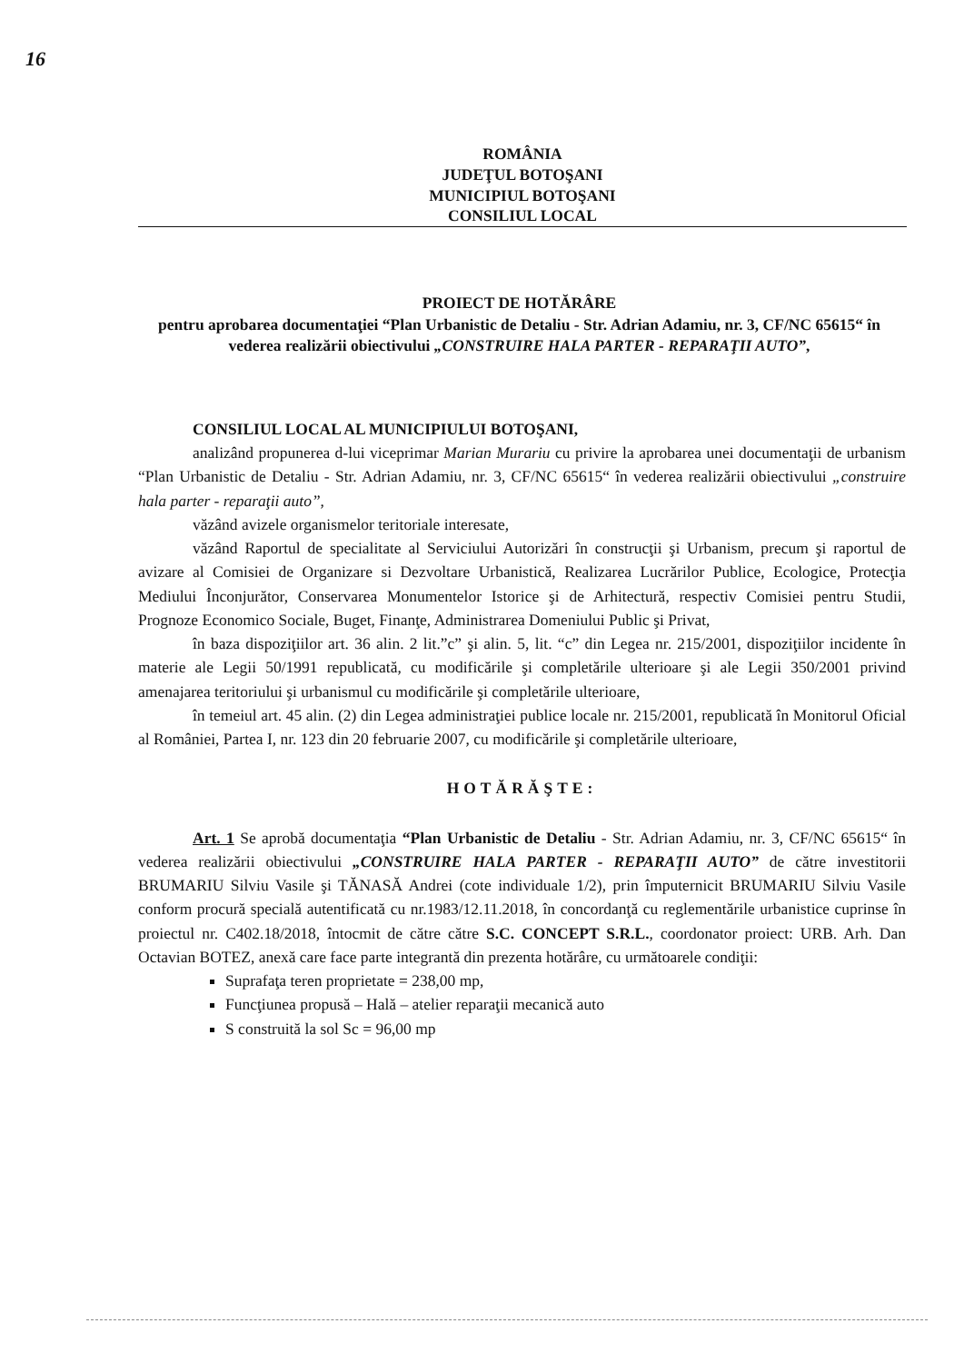16
ROMÂNIA
JUDEŢUL BOTOŞANI
MUNICIPIUL BOTOŞANI
CONSILIUL LOCAL
PROIECT DE HOTĂRÂRE
pentru aprobarea documentaţiei “Plan Urbanistic de Detaliu - Str. Adrian Adamiu, nr. 3, CF/NC 65615“ în vederea realizării obiectivului „CONSTRUIRE HALA PARTER - REPARAŢII AUTO”,
CONSILIUL LOCAL AL MUNICIPIULUI BOTOŞANI,
analizând propunerea d-lui viceprimar Marian Murariu cu privire la aprobarea unei documentaţii de urbanism “Plan Urbanistic de Detaliu - Str. Adrian Adamiu, nr. 3, CF/NC 65615“ în vederea realizării obiectivului „construire hala parter - reparaţii auto”,
văzând avizele organismelor teritoriale interesate,
văzând Raportul de specialitate al Serviciului Autorizări în construcţii şi Urbanism, precum şi raportul de avizare al Comisiei de Organizare si Dezvoltare Urbanistică, Realizarea Lucrărilor Publice, Ecologice, Protecţia Mediului Înconjurător, Conservarea Monumentelor Istorice şi de Arhitectură, respectiv Comisiei pentru Studii, Prognoze Economico Sociale, Buget, Finanţe, Administrarea Domeniului Public şi Privat,
în baza dispoziţiilor art. 36 alin. 2 lit.”c” şi alin. 5, lit. “c” din Legea nr. 215/2001, dispoziţiilor incidente în materie ale Legii 50/1991 republicată, cu modificările şi completările ulterioare şi ale Legii 350/2001 privind amenajarea teritoriului şi urbanismul cu modificările şi completările ulterioare,
în temeiul art. 45 alin. (2) din Legea administraţiei publice locale nr. 215/2001, republicată în Monitorul Oficial al României, Partea I, nr. 123 din 20 februarie 2007, cu modificările şi completările ulterioare,
HOTĂRĂŞTE:
Art. 1 Se aprobă documentaţia “Plan Urbanistic de Detaliu - Str. Adrian Adamiu, nr. 3, CF/NC 65615“ în vederea realizării obiectivului „CONSTRUIRE HALA PARTER - REPARAŢII AUTO” de către investitorii BRUMARIU Silviu Vasile şi TĂNASĂ Andrei (cote individuale 1/2), prin împuternicit BRUMARIU Silviu Vasile conform procură specială autentificată cu nr.1983/12.11.2018, în concordanţă cu reglementările urbanistice cuprinse în proiectul nr. C402.18/2018, întocmit de către către S.C. CONCEPT S.R.L., coordonator proiect: URB. Arh. Dan Octavian BOTEZ, anexă care face parte integrantă din prezenta hotărâre, cu următoarele condiţii:
Suprafaţa teren proprietate = 238,00 mp,
Funcţiunea propusă – Hală – atelier reparaţii mecanică auto
S construită la sol Sc = 96,00 mp